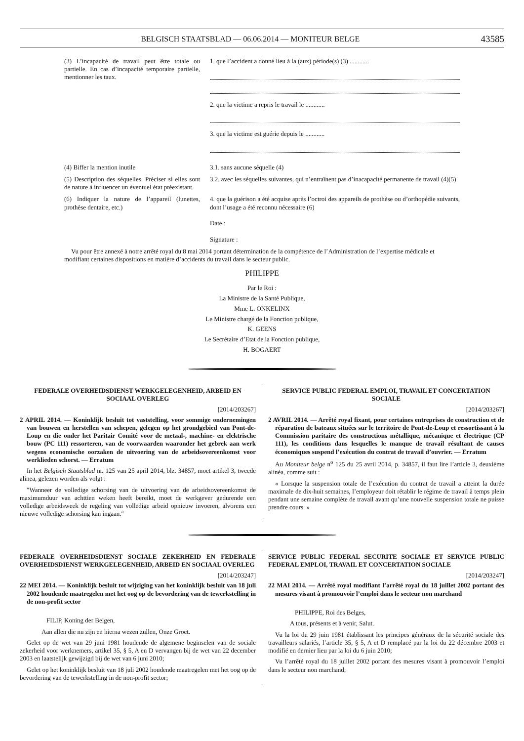BELGISCH STAATSBLAD — 06.06.2014 — MONITEUR BELGE 43585
(3) L’incapacité de travail peut être totale ou partielle. En cas d’incapacité temporaire partielle, mentionner les taux.
1. que l’accident a donné lieu à la (aux) période(s) (3) ............
2. que la victime a repris le travail le ............
3. que la victime est guérie depuis le ............
(4) Biffer la mention inutile 3.1. sans aucune séquelle (4)
(5) Description des séquelles. Préciser si elles sont de nature à influencer un éventuel état préexistant.
3.2. avec les séquelles suivantes, qui n’entraînent pas d’inacapacité permanente de travail (4)(5)
(6) Indiquer la nature de l’appareil (lunettes, prothèse dentaire, etc.)
4. que la guérison a été acquise après l’octroi des appareils de prothèse ou d’orthopédie suivants, dont l’usage a été reconnu nécessaire (6)
Date :
Signature :
Vu pour être annexé à notre arrêté royal du 8 mai 2014 portant détermination de la compétence de l’Administration de l’expertise médicale et modifiant certaines dispositions en matière d’accidents du travail dans le secteur public.
PHILIPPE
Par le Roi :
La Ministre de la Santé Publique,
Mme L. ONKELINX
Le Ministre chargé de la Fonction publique,
K. GEENS
Le Secrétaire d’Etat de la Fonction publique,
H. BOGAERT
FEDERALE OVERHEIDSDIENST WERKGELEGENHEID, ARBEID EN SOCIAAL OVERLEG
[2014/203267]
2 APRIL 2014. — Koninklijk besluit tot vaststelling, voor sommige ondernemingen van bouwen en herstellen van schepen, gelegen op het grondgebied van Pont-de-Loup en die onder het Paritair Comité voor de metaal-, machine- en elektrische bouw (PC 111) ressorteren, van de voorwaarden waaronder het gebrek aan werk wegens economische oorzaken de uitvoering van de arbeidsovereenkomst voor werklieden schorst. — Erratum
In het Belgisch Staatsblad nr. 125 van 25 april 2014, blz. 34857, moet artikel 3, tweede alinea, gelezen worden als volgt :
″Wanneer de volledige schorsing van de uitvoering van de arbeidsovereenkomst de maximumduur van achttien weken heeft bereikt, moet de werkgever gedurende een volledige arbeidsweek de regeling van volledige arbeid opnieuw invoeren, alvorens een nieuwe volledige schorsing kan ingaan.″
SERVICE PUBLIC FEDERAL EMPLOI, TRAVAIL ET CONCERTATION SOCIALE
[2014/203267]
2 AVRIL 2014. — Arrêté royal fixant, pour certaines entreprises de construction et de réparation de bateaux situées sur le territoire de Pont-de-Loup et ressortissant à la Commission paritaire des constructions métallique, mécanique et électrique (CP 111), les conditions dans lesquelles le manque de travail résultant de causes économiques suspend l’exécution du contrat de travail d’ouvrier. — Erratum
Au Moniteur belge n<sup>o</sup> 125 du 25 avril 2014, p. 34857, il faut lire l’article 3, deuxième alinéa, comme suit :
« Lorsque la suspension totale de l’exécution du contrat de travail a atteint la durée maximale de dix-huit semaines, l’employeur doit rétablir le régime de travail à temps plein pendant une semaine complète de travail avant qu’une nouvelle suspension totale ne puisse prendre cours. »
FEDERALE OVERHEIDSDIENST SOCIALE ZEKERHEID EN FEDERALE OVERHEIDSDIENST WERKGELEGENHEID, ARBEID EN SOCIAAL OVERLEG
[2014/203247]
22 MEI 2014. — Koninklijk besluit tot wijziging van het koninklijk besluit van 18 juli 2002 houdende maatregelen met het oog op de bevordering van de tewerkstelling in de non-profit sector
FILIP, Koning der Belgen,
Aan allen die nu zijn en hierna wezen zullen, Onze Groet.
Gelet op de wet van 29 juni 1981 houdende de algemene beginselen van de sociale zekerheid voor werknemers, artikel 35, § 5, A en D vervangen bij de wet van 22 december 2003 en laatstelijk gewijzigd bij de wet van 6 juni 2010;
Gelet op het koninklijk besluit van 18 juli 2002 houdende maatregelen met het oog op de bevordering van de tewerkstelling in de non-profit sector;
SERVICE PUBLIC FEDERAL SECURITE SOCIALE ET SERVICE PUBLIC FEDERAL EMPLOI, TRAVAIL ET CONCERTATION SOCIALE
[2014/203247]
22 MAI 2014. — Arrêté royal modifiant l’arrêté royal du 18 juillet 2002 portant des mesures visant à promouvoir l’emploi dans le secteur non marchand
PHILIPPE, Roi des Belges,
A tous, présents et à venir, Salut.
Vu la loi du 29 juin 1981 établissant les principes généraux de la sécurité sociale des travailleurs salariés, l’article 35, § 5, A et D remplacé par la loi du 22 décembre 2003 et modifié en dernier lieu par la loi du 6 juin 2010;
Vu l’arrêté royal du 18 juillet 2002 portant des mesures visant à promouvoir l’emploi dans le secteur non marchand;